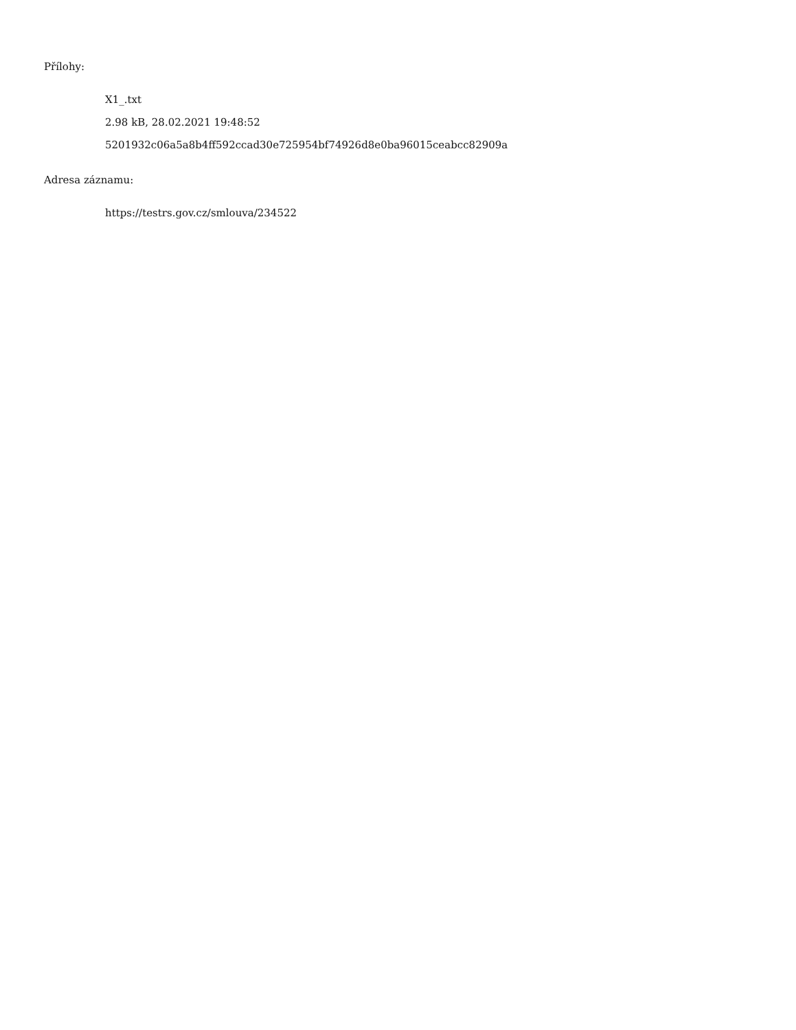Přílohy:
X1_.txt
2.98 kB, 28.02.2021 19:48:52
5201932c06a5a8b4ff592ccad30e725954bf74926d8e0ba96015ceabcc82909a
Adresa záznamu:
https://testrs.gov.cz/smlouva/234522